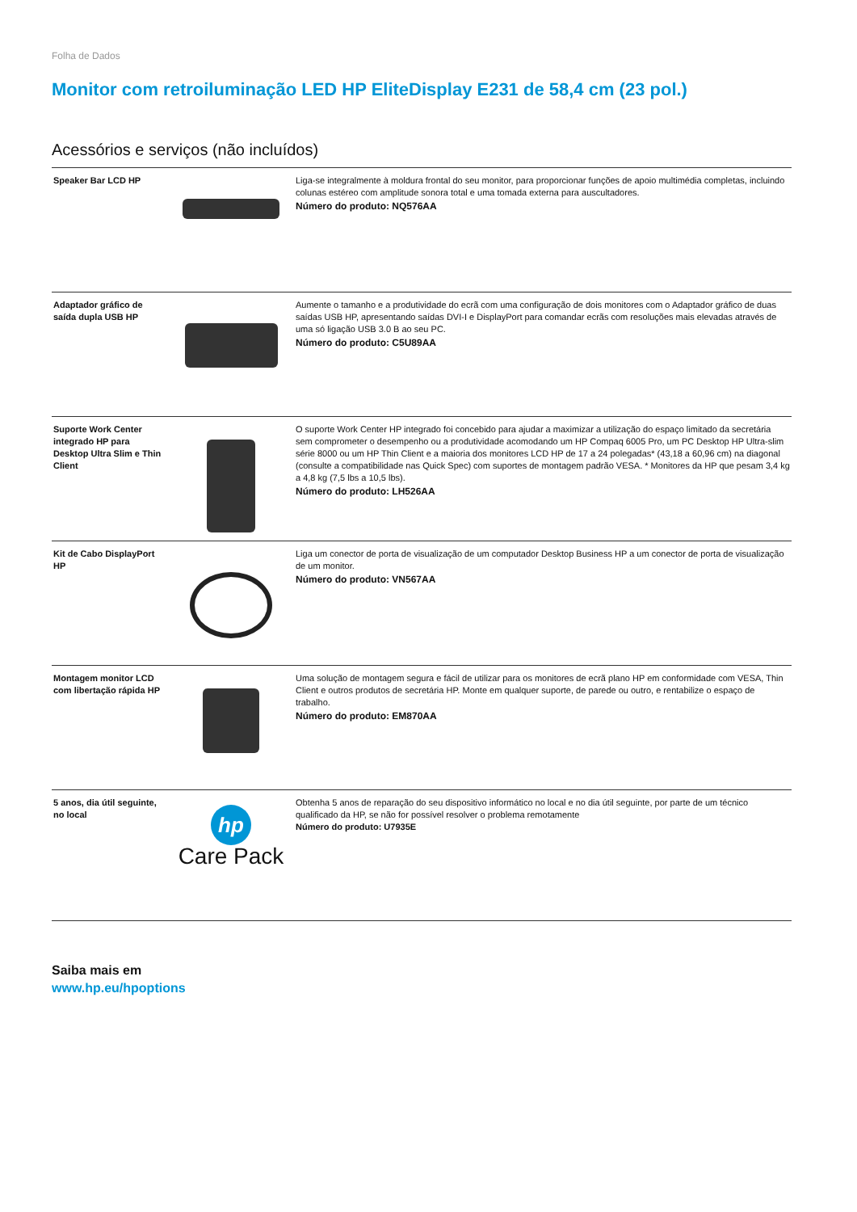Folha de Dados
Monitor com retroiluminação LED HP EliteDisplay E231 de 58,4 cm (23 pol.)
Acessórios e serviços (não incluídos)
| Speaker Bar LCD HP | | Liga-se integralmente à moldura frontal do seu monitor, para proporcionar funções de apoio multimédia completas, incluindo colunas estéreo com amplitude sonora total e uma tomada externa para auscultadores. Número do produto: NQ576AA |
| Adaptador gráfico de saída dupla USB HP | | Aumente o tamanho e a produtividade do ecrã com uma configuração de dois monitores com o Adaptador gráfico de duas saídas USB HP, apresentando saídas DVI-I e DisplayPort para comandar ecrãs com resoluções mais elevadas através de uma só ligação USB 3.0 B ao seu PC. Número do produto: C5U89AA |
| Suporte Work Center integrado HP para Desktop Ultra Slim e Thin Client | | O suporte Work Center HP integrado foi concebido para ajudar a maximizar a utilização do espaço limitado da secretária sem comprometer o desempenho ou a produtividade acomodando um HP Compaq 6005 Pro, um PC Desktop HP Ultra-slim série 8000 ou um HP Thin Client e a maioria dos monitores LCD HP de 17 a 24 polegadas* (43,18 a 60,96 cm) na diagonal (consulte a compatibilidade nas Quick Spec) com suportes de montagem padrão VESA. * Monitores da HP que pesam 3,4 kg a 4,8 kg (7,5 lbs a 10,5 lbs). Número do produto: LH526AA |
| Kit de Cabo DisplayPort HP | | Liga um conector de porta de visualização de um computador Desktop Business HP a um conector de porta de visualização de um monitor. Número do produto: VN567AA |
| Montagem monitor LCD com libertação rápida HP | | Uma solução de montagem segura e fácil de utilizar para os monitores de ecrã plano HP em conformidade com VESA, Thin Client e outros produtos de secretária HP. Monte em qualquer suporte, de parede ou outro, e rentabilize o espaço de trabalho. Número do produto: EM870AA |
| 5 anos, dia útil seguinte, no local | hp Care Pack | Obtenha 5 anos de reparação do seu dispositivo informático no local e no dia útil seguinte, por parte de um técnico qualificado da HP, se não for possível resolver o problema remotamente Número do produto: U7935E |
Saiba mais em
www.hp.eu/hpoptions